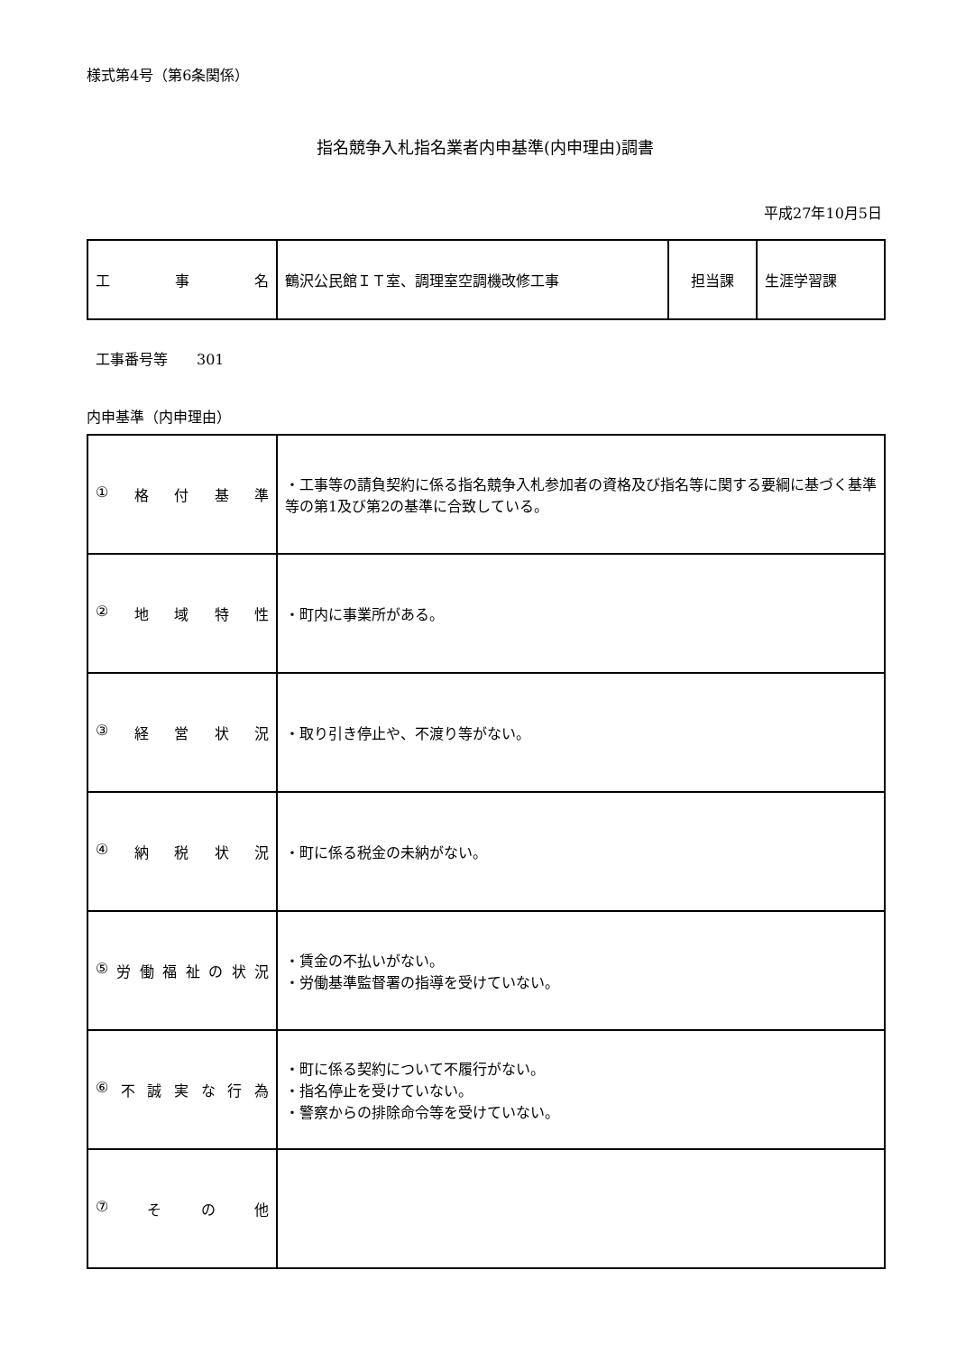様式第4号（第6条関係）
指名競争入札指名業者内申基準(内申理由)調書
平成27年10月5日
| 工 事 名 | 鶴沢公民館ＩＴ室、調理室空調機改修工事 | 担当課 | 生涯学習課 |
工事番号等　　301
内申基準（内申理由）
| ① 格 付 基 準 | ・工事等の請負契約に係る指名競争入札参加者の資格及び指名等に関する要綱に基づく基準等の第1及び第2の基準に合致している。 |
| ② 地 域 特 性 | ・町内に事業所がある。 |
| ③ 経 営 状 況 | ・取り引き停止や、不渡り等がない。 |
| ④ 納 税 状 況 | ・町に係る税金の未納がない。 |
| ⑤ 労 働 福 祉 の 状 況 | ・賃金の不払いがない。 ・労働基準監督署の指導を受けていない。 |
| ⑥ 不 誠 実 な 行 為 | ・町に係る契約について不履行がない。 ・指名停止を受けていない。 ・警察からの排除命令等を受けていない。 |
| ⑦ そ の 他 | |